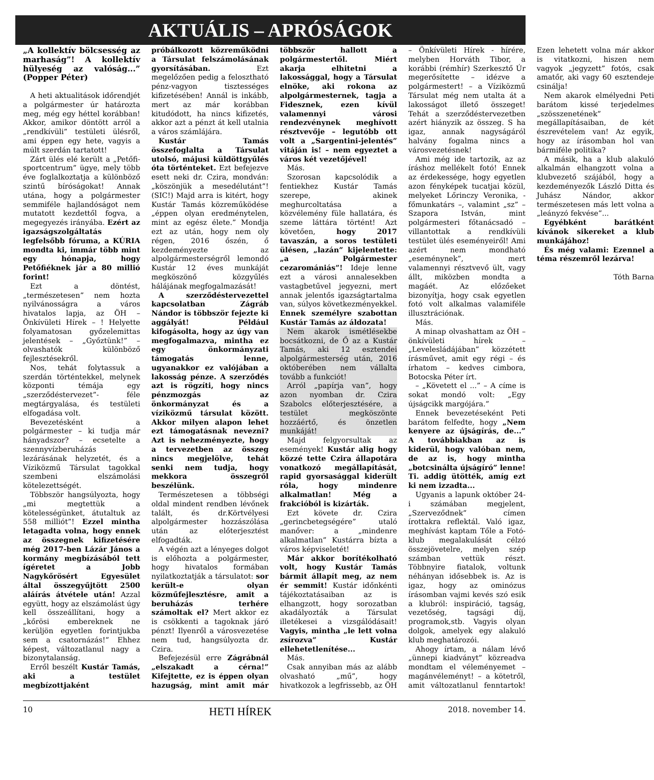AKTUÁLIS – APRÓSÁGOK
„A kollektív bölcsesség az marhaság”! A kollektív hülyeség az valóság...” (Popper Péter)
A heti aktualitások időrendjét a polgármester úr határozta meg, még egy héttel korábban! Akkor, amikor döntött arról a „rendkívüli” testületi ülésről, ami éppen egy hete, vagyis a múlt szerdán tartatott!
Zárt ülés elé került a „Petőfi- sportcentrum” ügye, mely több éve foglalkoztatja a különböző szintű bíróságokat! Annak utána, hogy a polgármester semmiféle hajlandóságot nem mutatott kezdettől fogva, a megegyezés irányába. Ezért az igazságszolgáltatás legfelsőbb fóruma, a KÚRIA mondta ki, immár több mint egy hónapja, hogy Petőfiéknek jár a 80 millió forint!
Ezt a döntést, „természetesen” nem hozta nyilvánosságra a város hivatalos lapja, az ÖH – Önkívületi Hírek – ! Helyette folyamatosan győzelemittas jelentések – „Győztünk!” – olvashatók különböző fejlesztésekről.
Nos, tehát folytassuk a szerdán történtekkel, melynek központi témája egy „szerződéstervezet”- féle megtárgyalása, és testületi elfogadása volt.
Bevezetésként a polgármester – ki tudja már hányadszor? – ecsetelte a szennyvízberuházás lezárásának helyzetét, és a Víziközmű Társulat tagokkal szembeni elszámolási kötelezettségét.
Többször hangsúlyozta, hogy „mi megtettük a kötelességünket, átutaltuk az 558 milliót”! Ezzel mintha letagadta volna, hogy ennek az összegnek kifizetésére még 2017-ben Lázár János a kormány megbízásából tett ígéretet a Jobb Nagykőrösért Egyesület által összegyűjtött 2500 aláírás átvétele után! Azzal együtt, hogy az elszámolást úgy kell összeállítani, hogy a „kőrösi embereknek ne kerüljön egyetlen forintjukba sem a csatornázás!” Ehhez képest, változatlanul nagy a bizonytalanság.
Erről beszélt Kustár Tamás, aki a testület megbízottjaként próbálkozott közreműködni a Társulat felszámolásának gyorsításában. Ezt megelőzően pedig a felosztható pénz-vagyon tisztességes kifizetésében! Annál is inkább, mert az már korábban kitudódott, ha nincs kifizetés, akkor azt a pénzt át kell utalnia a város számlájára.
Kustár Tamás összefoglalta a Társulat utolsó, májusi küldöttgyűlés óta történteket. Ezt befejezve esett neki dr. Czira, mondván: „köszönjük a mesedélutánt”! (SIC!) Majd arra is kitért, hogy Kustár Tamás közreműködése „éppen olyan eredménytelen, mint az egész élete.” Mondja ezt az után, hogy nem oly régen, 2016 őszén, ő kezdeményezte az alpolgármesterségről lemondó Kustár 12 éves munkáját megköszönő közgyűlés hálájának megfogalmazását!
A szerződéstervezettel kapcsolatban Zágráb Nándor is többször fejezte ki aggályát! Például kifogásolta, hogy az úgy van megfogalmazva, mintha ez egy önkormányzati támogatás lenne, ugyanakkor ez valójában a lakosság pénze. A szerződés azt is rögzíti, hogy nincs pénzmozgás az önkormányzat és a víziközmű társulat között. Akkor milyen alapon lehet ezt támogatásnak nevezni? Azt is nehezményezte, hogy a tervezetben az összeg nincs megjelölve, tehát senki nem tudja, hogy mekkora összegről beszélünk.
Természetesen a többségi oldal mindent rendben lévőnek talált, és dr.Körtvélyesi alpolgármester hozzászólása után az előterjesztést elfogadták.
A végén azt a lényeges dolgot is előhozta a polgármester, hogy hivatalos formában nyilatkoztatják a társulatot: sor került-e olyan közműfejlesztésre, amit a beruházás terhére számoltak el? Mert akkor ez is csökkenti a tagoknak járó pénzt! Ilyenről a városvezetése nem tud, hangsúlyozta dr. Czira.
Befejezésül erre Zágrábnál „elszakadt a cérna!” Kifejtette, ez is éppen olyan hazugság, mint amit már többször hallott a polgármestertől. Miért akarja elhitetni a lakossággal, hogy a Társulat elnöke, aki rokona az alpolgármesternek, tagja a Fidesznek, ezen kívül valamennyi városi rendezvénynek meghívott résztvevője – legutóbb ott volt a „Sargentini-jelentés” vitáján is! – nem egyeztet a város két vezetőjével!
Más.
Szorosan kapcsolódik a fentiekhez Kustár Tamás szerepe, akinek meghurcoltatása a közvélemény füle hallatára, és szeme láttára történt! Azt követően, hogy 2017 tavaszán, a soros testületi ülésen, „lazán” kijelentette: „a Polgármester cezaromániás”! Ideje lenne ezt a városi annalesekben vastagbetűvel jegyezni, mert annak jelentős igazságtartalma van, súlyos következményekkel. Ennek személyre szabottan Kustár Tamás az áldozata!
Nem akarok ismétlésekbe bocsátkozni, de Ő az a Kustár Tamás, aki 12 esztendei alpolgármesterség után, 2016 októberében nem vállalta tovább a funkciót!
Arról „papírja van”, hogy azon nyomban dr. Czira Szabolcs előterjesztésére, a testület megköszönte hozzáértő, és önzetlen munkáját!
Majd felgyorsultak az események! Kustár alig hogy közzé tette Czira állapotára vonatkozó megállapítását, rapid gyorsasággal kiderült róla, hogy mindenre alkalmatlan! Még a frakcióból is kizárták.
Ezt követe dr. Czira „gerincbetegségére” utaló manőver: a „mindenre alkalmatlan” Kustárra bízta a város képviseletét!
Már akkor borítékolható volt, hogy Kustár Tamás bármit állapít meg, az nem ér semmit! Kustár időnkénti tájékoztatásaiban az is elhangzott, hogy sorozatban akadályozták a Társulat illetékesei a vizsgálódásait! Vagyis, mintha „le lett volna zsírozva” Kustár ellehetetlenítése...
Más.
Csak annyiban más az alább olvasható „mű”, hogy hivatkozok a legfrissebb, az ÖH – Önkívületi Hírek - hírére, melyben Horváth Tibor, a korábbi (rémhír) Szerkesztő Úr megerősítette – idézve a polgármestert! – a Víziközmű Társulat még nem utalta át a lakosságot illető összeget! Tehát a szerződéstervezetben azért hiányzik az összeg. S ha igaz, annak nagyságáról halvány fogalma nincs a városvezetésnek!
Ami még ide tartozik, az az íráshoz mellékelt fotó! Ennek az érdekessége, hogy egyetlen azon fényképek tucatjai közül, melyeket Lőrinczy Veronika, -főmunkatárs –, valamint „sz” – Szapora István, mint polgármesteri főtanácsadó – villantottak a rendkívüli testület ülés eseményeiről! Ami azért nem mondható „eseménynek”, mert valamennyi résztvevő ült, vagy állt, miközben mondta a magáét. Az előzőeket bizonyítja, hogy csak egyetlen fotó volt alkalmas valamiféle illusztrációnak.
Más.
A minap olvashattam az ÖH – önkívületi hírek – „Levelesládájában” közzétett írásművet, amit egy régi – és írhatom – kedves cimbora, Botocska Péter írt.
– „Követett el ...” – A címe is sokat mondó volt: „Egy újságcikk margójára.”
Ennek bevezetéseként Peti barátom felfedte, hogy „Nem kenyere az újságírás, de...” A továbbiakban az is kiderül, hogy valóban nem, de az is, hogy mintha „botcsinálta újságíró” lenne! Ti. addig ütötték, amíg ezt ki nem izzadta...
Ugyanis a lapunk október 24-i számában megjelent, „Szerveződnek” címen írottakra reflektál. Való igaz, meghívást kaptam Tőle a Fotó-klub megalakulását célzó összejövetelre, melyen szép számban vettük részt. Többnyire fiatalok, voltunk néhányan idősebbek is. Az is igaz, hogy az ominózus írásomban vajmi kevés szó esik a klubról: inspiráció, tagság, vezetőség, tagsági díj, programok,stb. Vagyis olyan dolgok, amelyek egy alakuló klub meghatározói.
Ahogy írtam, a nálam lévő „ünnepi kiadványt” közreadva mondtam el véleményemet – magánvéleményt! – a kötetről, amit változatlanul fenntartok! Ezen lehetett volna már akkor is vitatkozni, hiszen nem vagyok „jegyzett” fotós, csak amatőr, aki vagy 60 esztendeje csinálja!
Nem akarok elmélyedni Peti barátom kissé terjedelmes „szösszenetének” megállapításaiban, de két észrevételem van! Az egyik, hogy az írásomban hol van bármiféle politika?
A másik, ha a klub alakuló alkalmán elhangzott volna a klubvezető szájából, hogy a kezdeményezők László Ditta és Juhász Nándor, akkor természetesen más lett volna a „leányzó fekvése”...
Egyébként barátként kívánok sikereket a klub munkájához!
És még valami: Ezennel a téma részemről lezárva!
Tóth Barna
10 HETI HÍREK 2018. november 14.